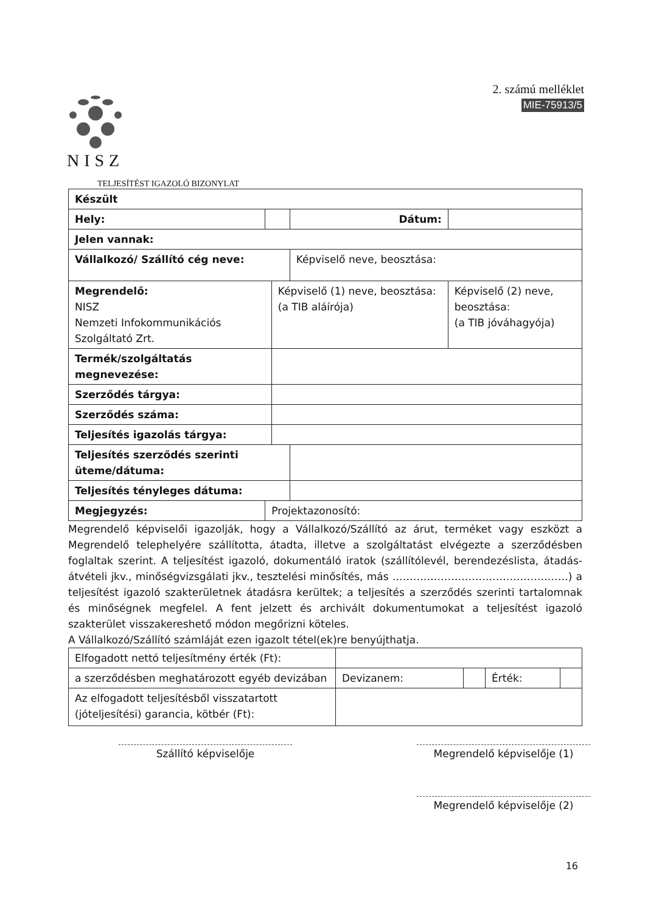2. számú melléklet
MIE-75913/5
NISZ
TELJESÍTÉST IGAZOLÓ BIZONYLAT
| Készült | | | | |
| Hely: | | | Dátum: | |
| Jelen vannak: | | | | |
| Vállalkozó/ Szállító cég neve: | | | Képviselő neve, beosztása: | |
| Megrendelő: NISZ Nemzeti Infokommunikációs Szolgáltató Zrt. | | Képviselő (1) neve, beosztása: (a TIB aláírója) | | Képviselő (2) neve, beosztása: (a TIB jóváhagyója) |
| Termék/szolgáltatás megnevezése: | | | | |
| Szerződés tárgya: | | | | |
| Szerződés száma: | | | | |
| Teljesítés igazolás tárgya: | | | | |
| Teljesítés szerződés szerinti üteme/dátuma: | | | | |
| Teljesítés tényleges dátuma: | | | | |
| Megjegyzés: | Projektazonosító: | | | |
Megrendelő képviselői igazolják, hogy a Vállalkozó/Szállító az árut, terméket vagy eszközt a Megrendelő telephelyére szállította, átadta, illetve a szolgáltatást elvégezte a szerződésben foglaltak szerint. A teljesítést igazoló, dokumentáló iratok (szállítólevél, berendezéslista, átadás-átvételi jkv., minőségvizsgálati jkv., tesztelési minősítés, más ……………………………………………) a teljesítést igazoló szakterületnek átadásra kerültek; a teljesítés a szerződés szerinti tartalomnak és minőségnek megfelel. A fent jelzett és archivált dokumentumokat a teljesítést igazoló szakterület visszakereshető módon megőrizni köteles.
A Vállalkozó/Szállító számláját ezen igazolt tétel(ek)re benyújthatja.
| Elfogadott nettó teljesítmény érték (Ft): | | | | |
| a szerződésben meghatározott egyéb devizában | Devizanem: | | Érték: | |
| Az elfogadott teljesítésből visszatartott (jóteljesítési) garancia, kötbér (Ft): | | | | |
Szállító képviselője Megrendelő képviselője (1)
Megrendelő képviselője (2)
16